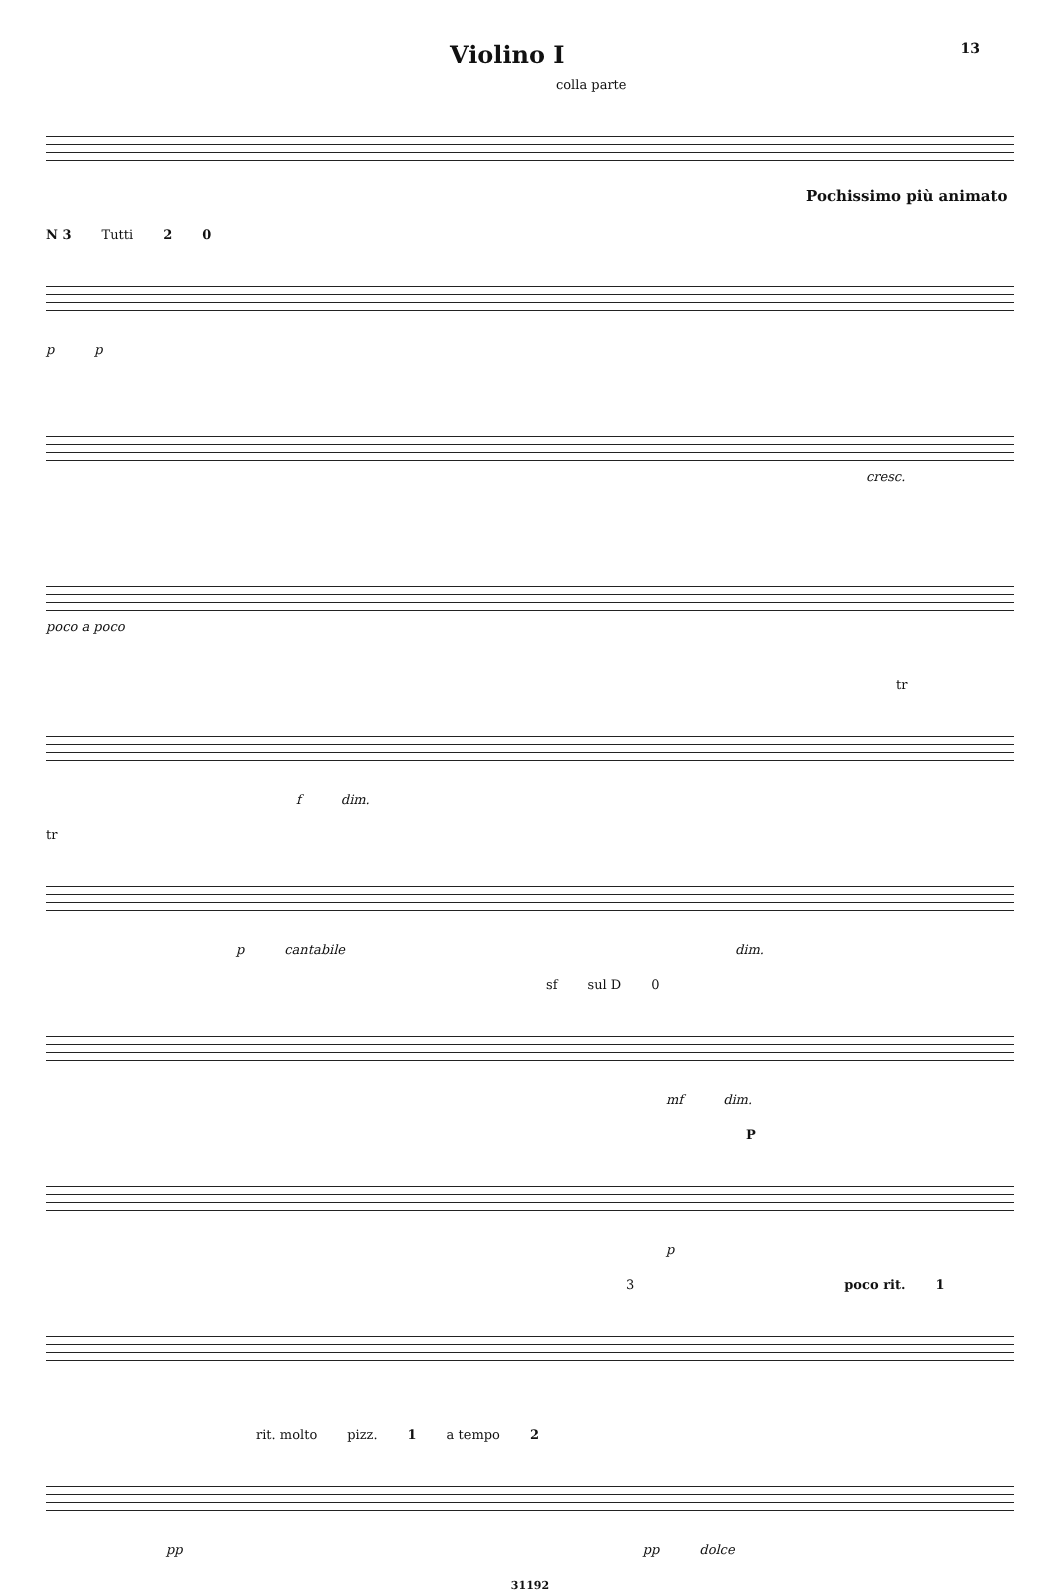Violino I 13
colla parte
Pochissimo più animato
N 3 Tutti 2 0
p p
cresc.
poco a poco
tr
f dim.
tr
p cantabile dim.
sf sul D 0
mf dim.
P
p
3 poco rit. 1
rit. molto pizz. 1 a tempo 2
pp pp dolce
31192